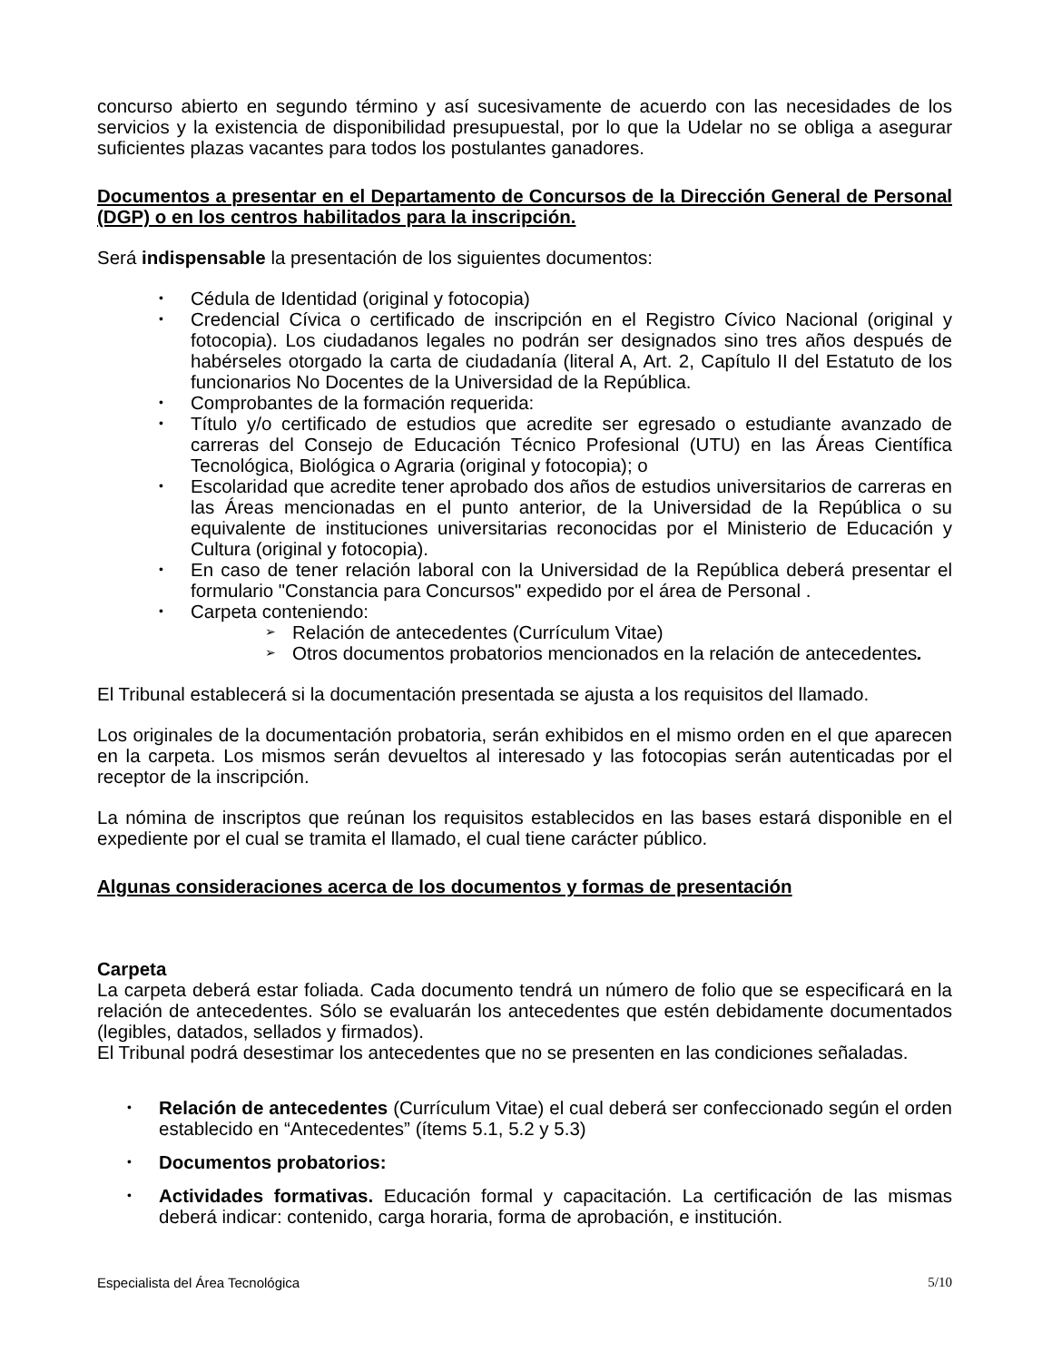concurso abierto en segundo término y así sucesivamente de acuerdo con las necesidades de los servicios y la existencia de disponibilidad presupuestal, por lo que la Udelar no se obliga a asegurar suficientes plazas vacantes para todos los postulantes ganadores.
Documentos a presentar en el Departamento de Concursos de la Dirección General de Personal (DGP) o en los centros habilitados para la inscripción.
Será indispensable la presentación de los siguientes documentos:
• Cédula de Identidad (original y fotocopia)
• Credencial Cívica o certificado de inscripción en el Registro Cívico Nacional (original y fotocopia). Los ciudadanos legales no podrán ser designados sino tres años después de habérseles otorgado la carta de ciudadanía (literal A, Art. 2, Capítulo II del Estatuto de los funcionarios No Docentes de la Universidad de la República.
• Comprobantes de la formación requerida:
• Título y/o certificado de estudios que acredite ser egresado o estudiante avanzado de carreras del Consejo de Educación Técnico Profesional (UTU) en las Áreas Científica Tecnológica, Biológica o Agraria (original y fotocopia); o
• Escolaridad que acredite tener aprobado dos años de estudios universitarios de carreras en las Áreas mencionadas en el punto anterior, de la Universidad de la República o su equivalente de instituciones universitarias reconocidas por el Ministerio de Educación y Cultura (original y fotocopia).
• En caso de tener relación laboral con la Universidad de la República deberá presentar el formulario "Constancia para Concursos" expedido por el área de Personal .
• Carpeta conteniendo:
➢ Relación de antecedentes (Currículum Vitae)
➢ Otros documentos probatorios mencionados en la relación de antecedentes.
El Tribunal establecerá si la documentación presentada se ajusta a los requisitos del llamado.
Los originales de la documentación probatoria, serán exhibidos en el mismo orden en el que aparecen en la carpeta. Los mismos serán devueltos al interesado y las fotocopias serán autenticadas por el receptor de la inscripción.
La nómina de inscriptos que reúnan los requisitos establecidos en las bases estará disponible en el expediente por el cual se tramita el llamado, el cual tiene carácter público.
Algunas consideraciones acerca de los documentos y formas de presentación
Carpeta
La carpeta deberá estar foliada. Cada documento tendrá un número de folio que se especificará en la relación de antecedentes. Sólo se evaluarán los antecedentes que estén debidamente documentados (legibles, datados, sellados y firmados).
El Tribunal podrá desestimar los antecedentes que no se presenten en las condiciones señaladas.
• Relación de antecedentes (Currículum Vitae) el cual deberá ser confeccionado según el orden establecido en “Antecedentes” (ítems 5.1, 5.2 y 5.3)
• Documentos probatorios:
• Actividades formativas. Educación formal y capacitación. La certificación de las mismas deberá indicar: contenido, carga horaria, forma de aprobación, e institución.
Especialista del Área Tecnológica 5/10